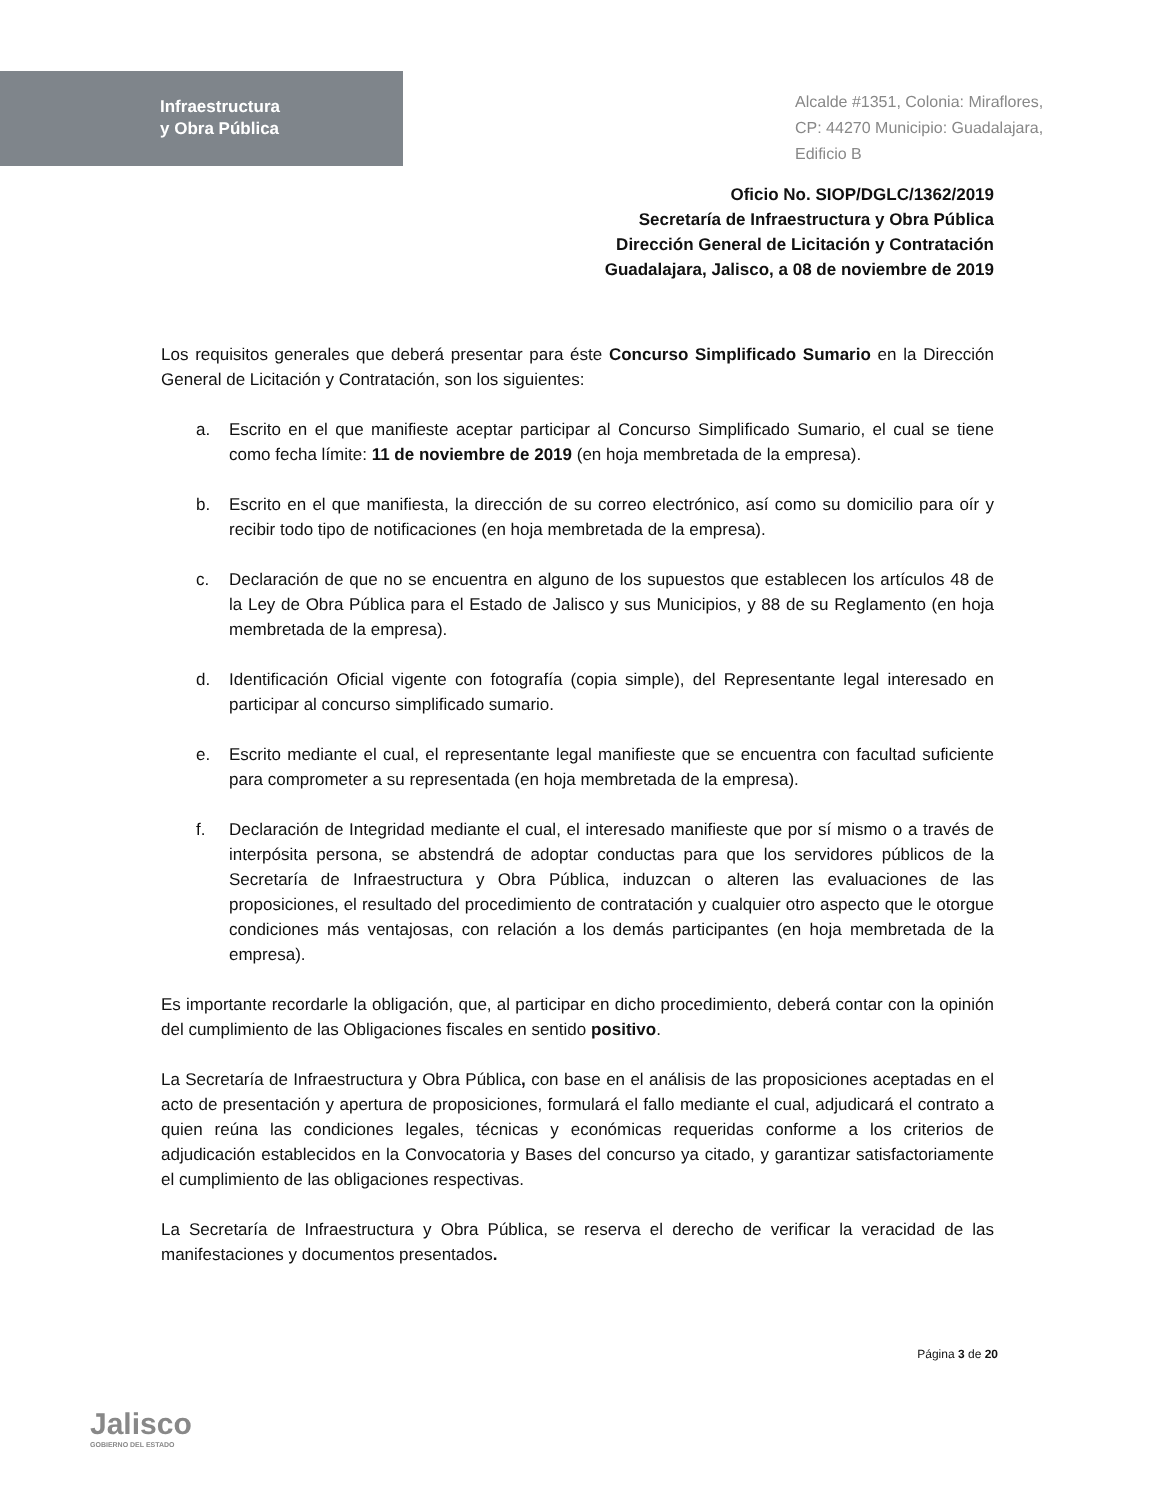Infraestructura
y Obra Pública
Alcalde #1351, Colonia: Miraflores,
CP: 44270 Municipio: Guadalajara,
Edificio B
Oficio No. SIOP/DGLC/1362/2019
Secretaría de Infraestructura y Obra Pública
Dirección General de Licitación y Contratación
Guadalajara, Jalisco, a 08 de noviembre de 2019
Los requisitos generales que deberá presentar para éste Concurso Simplificado Sumario en la Dirección General de Licitación y Contratación, son los siguientes:
a. Escrito en el que manifieste aceptar participar al Concurso Simplificado Sumario, el cual se tiene como fecha límite: 11 de noviembre de 2019 (en hoja membretada de la empresa).
b. Escrito en el que manifiesta, la dirección de su correo electrónico, así como su domicilio para oír y recibir todo tipo de notificaciones (en hoja membretada de la empresa).
c. Declaración de que no se encuentra en alguno de los supuestos que establecen los artículos 48 de la Ley de Obra Pública para el Estado de Jalisco y sus Municipios, y 88 de su Reglamento (en hoja membretada de la empresa).
d. Identificación Oficial vigente con fotografía (copia simple), del Representante legal interesado en participar al concurso simplificado sumario.
e. Escrito mediante el cual, el representante legal manifieste que se encuentra con facultad suficiente para comprometer a su representada (en hoja membretada de la empresa).
f. Declaración de Integridad mediante el cual, el interesado manifieste que por sí mismo o a través de interpósita persona, se abstendrá de adoptar conductas para que los servidores públicos de la Secretaría de Infraestructura y Obra Pública, induzcan o alteren las evaluaciones de las proposiciones, el resultado del procedimiento de contratación y cualquier otro aspecto que le otorgue condiciones más ventajosas, con relación a los demás participantes (en hoja membretada de la empresa).
Es importante recordarle la obligación, que, al participar en dicho procedimiento, deberá contar con la opinión del cumplimiento de las Obligaciones fiscales en sentido positivo.
La Secretaría de Infraestructura y Obra Pública, con base en el análisis de las proposiciones aceptadas en el acto de presentación y apertura de proposiciones, formulará el fallo mediante el cual, adjudicará el contrato a quien reúna las condiciones legales, técnicas y económicas requeridas conforme a los criterios de adjudicación establecidos en la Convocatoria y Bases del concurso ya citado, y garantizar satisfactoriamente el cumplimiento de las obligaciones respectivas.
La Secretaría de Infraestructura y Obra Pública, se reserva el derecho de verificar la veracidad de las manifestaciones y documentos presentados.
Jalisco
GOBIERNO DEL ESTADO
Página 3 de 20